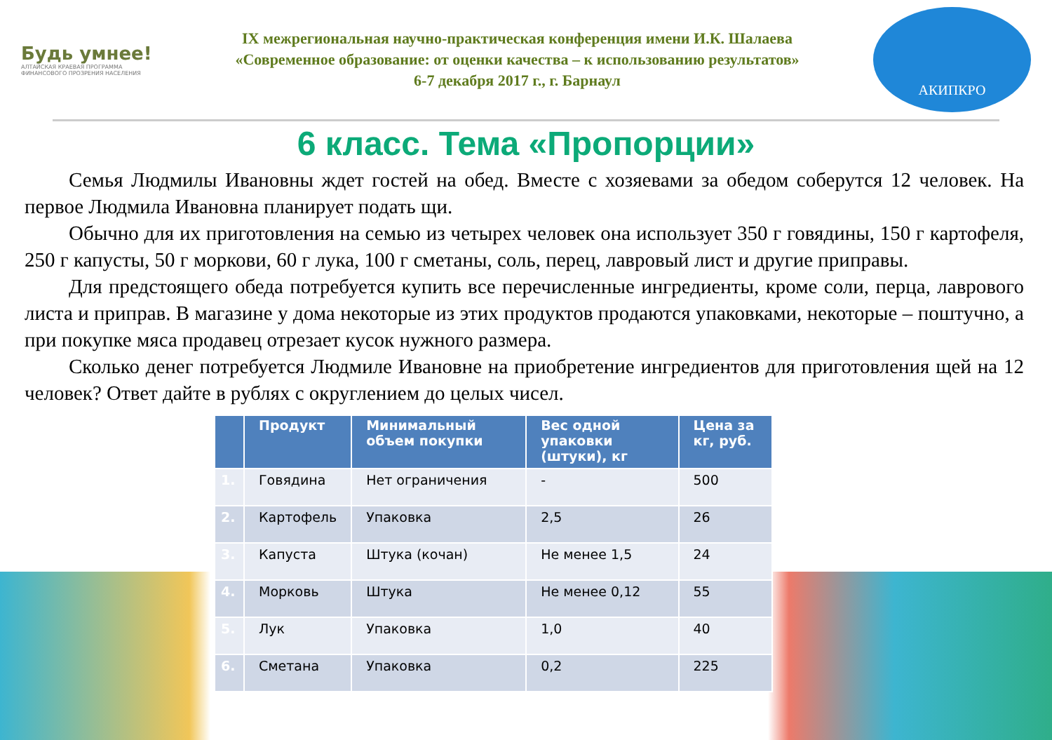Будь умнее!
АЛТАЙСКАЯ КРАЕВАЯ ПРОГРАММА ФИНАНСОВОГО ПРОЗРЕНИЯ НАСЕЛЕНИЯ
IX межрегиональная научно-практическая конференция имени И.К. Шалаева
«Современное образование: от оценки качества – к использованию результатов»
6-7 декабря 2017 г., г. Барнаул
АКИПКРО
6 класс. Тема «Пропорции»
Семья Людмилы Ивановны ждет гостей на обед. Вместе с хозяевами за обедом соберутся 12 человек. На первое Людмила Ивановна планирует подать щи.
Обычно для их приготовления на семью из четырех человек она использует 350 г говядины, 150 г картофеля, 250 г капусты, 50 г моркови, 60 г лука, 100 г сметаны, соль, перец, лавровый лист и другие приправы.
Для предстоящего обеда потребуется купить все перечисленные ингредиенты, кроме соли, перца, лаврового листа и приправ. В магазине у дома некоторые из этих продуктов продаются упаковками, некоторые – поштучно, а при покупке мяса продавец отрезает кусок нужного размера.
Сколько денег потребуется Людмиле Ивановне на приобретение ингредиентов для приготовления щей на 12 человек? Ответ дайте в рублях с округлением до целых чисел.
| | Продукт | Минимальный объем покупки | Вес одной упаковки (штуки), кг | Цена за кг, руб. |
| --- | --- | --- | --- | --- |
| 1. | Говядина | Нет ограничения | - | 500 |
| 2. | Картофель | Упаковка | 2,5 | 26 |
| 3. | Капуста | Штука (кочан) | Не менее 1,5 | 24 |
| 4. | Морковь | Штука | Не менее 0,12 | 55 |
| 5. | Лук | Упаковка | 1,0 | 40 |
| 6. | Сметана | Упаковка | 0,2 | 225 |